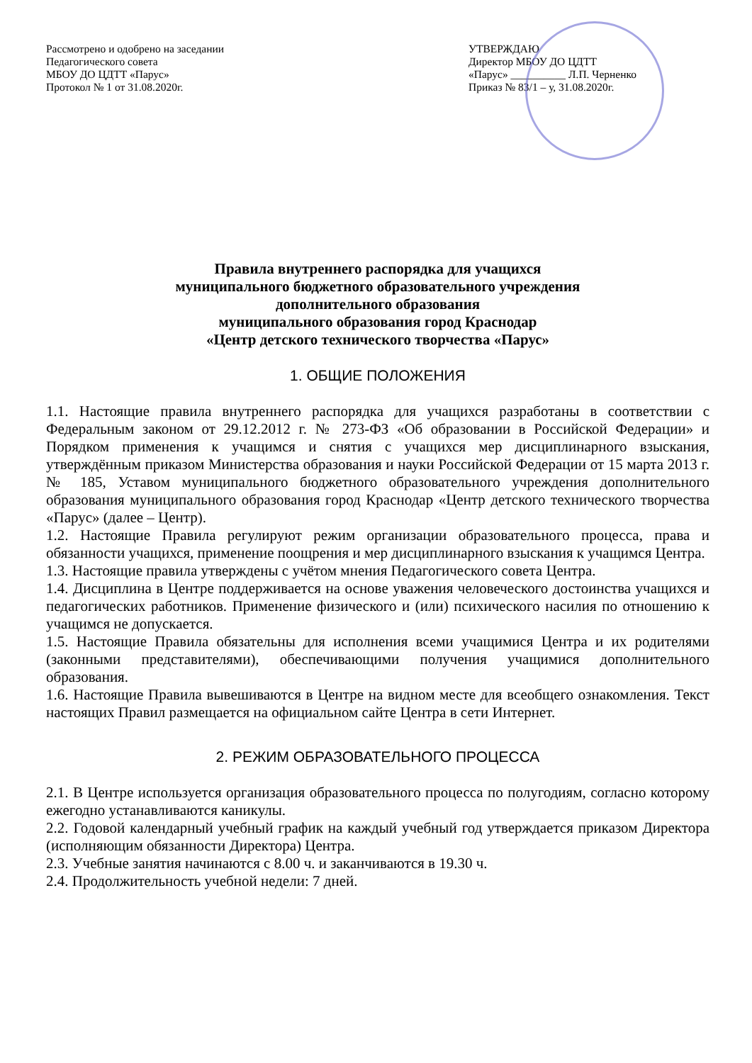Рассмотрено и одобрено на заседании
Педагогического совета
МБОУ ДО ЦДТТ «Парус»
Протокол № 1 от 31.08.2020г.
УТВЕРЖДАЮ
Директор МБОУ ДО ЦДТТ
«Парус» __________ Л.П. Черненко
Приказ № 83/1 – у, 31.08.2020г.
Правила внутреннего распорядка для учащихся
муниципального бюджетного образовательного учреждения
дополнительного образования
муниципального образования город Краснодар
«Центр детского технического творчества «Парус»
1. ОБЩИЕ ПОЛОЖЕНИЯ
1.1. Настоящие правила внутреннего распорядка для учащихся разработаны в соответствии с Федеральным законом от 29.12.2012 г. № 273-ФЗ «Об образовании в Российской Федерации» и Порядком применения к учащимся и снятия с учащихся мер дисциплинарного взыскания, утверждённым приказом Министерства образования и науки Российской Федерации от 15 марта 2013 г. № 185, Уставом муниципального бюджетного образовательного учреждения дополнительного образования муниципального образования город Краснодар «Центр детского технического творчества «Парус» (далее – Центр).
1.2. Настоящие Правила регулируют режим организации образовательного процесса, права и обязанности учащихся, применение поощрения и мер дисциплинарного взыскания к учащимся Центра.
1.3. Настоящие правила утверждены с учётом мнения Педагогического совета Центра.
1.4. Дисциплина в Центре поддерживается на основе уважения человеческого достоинства учащихся и педагогических работников. Применение физического и (или) психического насилия по отношению к учащимся не допускается.
1.5. Настоящие Правила обязательны для исполнения всеми учащимися Центра и их родителями (законными представителями), обеспечивающими получения учащимися дополнительного образования.
1.6. Настоящие Правила вывешиваются в Центре на видном месте для всеобщего ознакомления. Текст настоящих Правил размещается на официальном сайте Центра в сети Интернет.
2. РЕЖИМ ОБРАЗОВАТЕЛЬНОГО ПРОЦЕССА
2.1. В Центре используется организация образовательного процесса по полугодиям, согласно которому ежегодно устанавливаются каникулы.
2.2. Годовой календарный учебный график на каждый учебный год утверждается приказом Директора (исполняющим обязанности Директора) Центра.
2.3. Учебные занятия начинаются с 8.00 ч. и заканчиваются в 19.30 ч.
2.4. Продолжительность учебной недели: 7 дней.